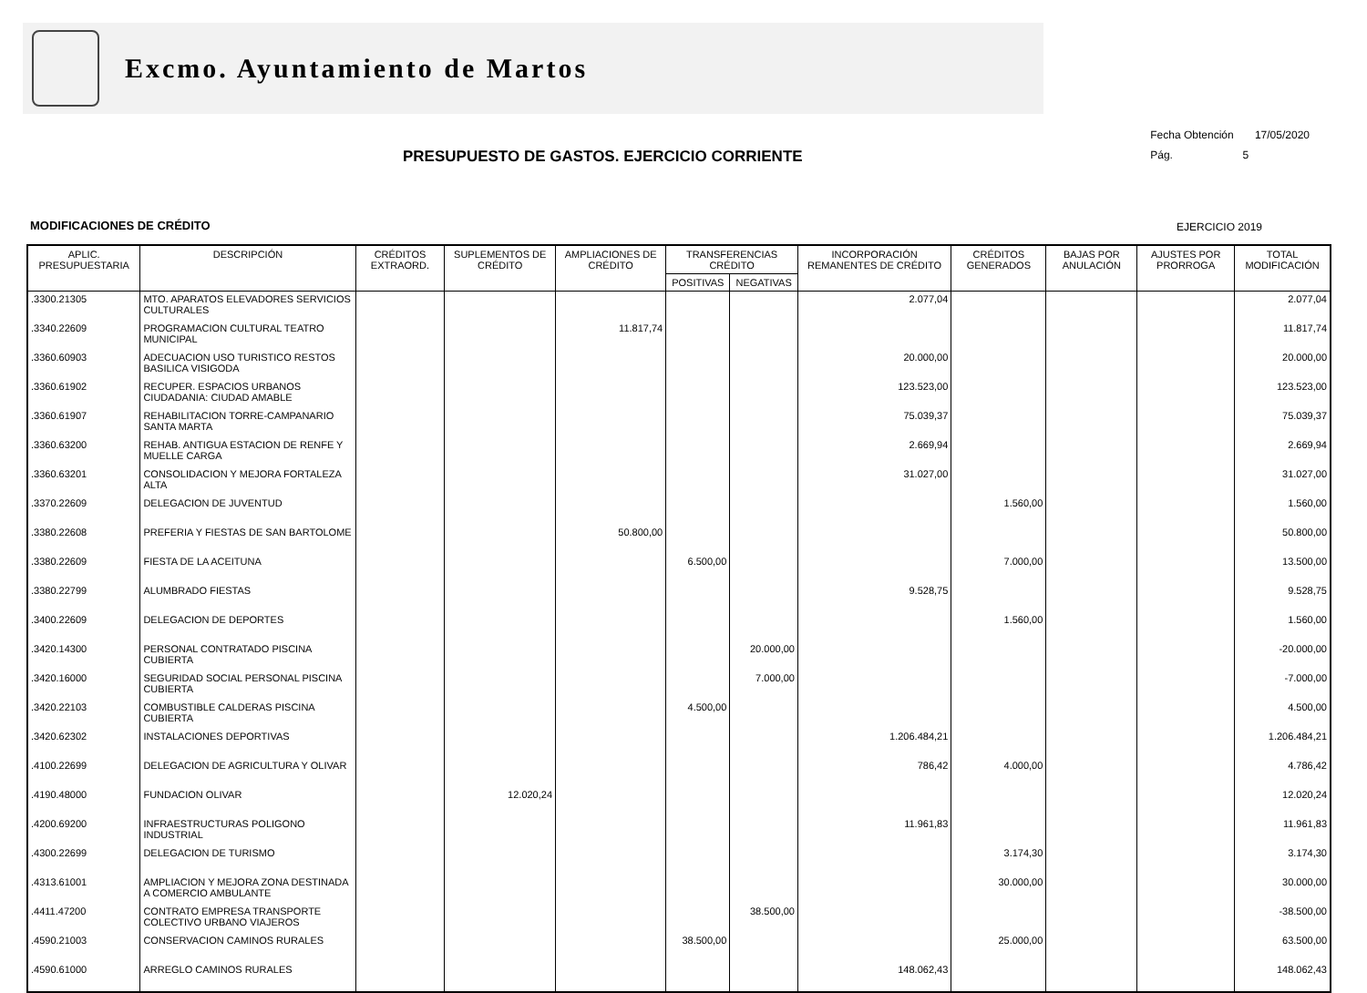Excmo. Ayuntamiento de Martos
Fecha Obtención 17/05/2020
Pág. 5
PRESUPUESTO DE GASTOS. EJERCICIO CORRIENTE
MODIFICACIONES DE CRÉDITO EJERCICIO 2019
| APLIC. PRESUPUESTARIA | DESCRIPCIÓN | CRÉDITOS EXTRAORD. | SUPLEMENTOS DE CRÉDITO | AMPLIACIONES DE CRÉDITO | TRANSFERENCIAS CRÉDITO | | INCORPORACIÓN REMANENTES DE CRÉDITO | CRÉDITOS GENERADOS | BAJAS POR ANULACIÓN | AJUSTES POR PRORROGA | TOTAL MODIFICACIÓN |
| --- | --- | --- | --- | --- | --- | --- | --- | --- | --- | --- | --- |
| | | | | | POSITIVAS | NEGATIVAS | | | | | |
| .3300.21305 | MTO. APARATOS ELEVADORES SERVICIOS CULTURALES | | | | | | 2.077,04 | | | | 2.077,04 |
| .3340.22609 | PROGRAMACION CULTURAL TEATRO MUNICIPAL | | | 11.817,74 | | | | | | | 11.817,74 |
| .3360.60903 | ADECUACION USO TURISTICO RESTOS BASILICA VISIGODA | | | | | | 20.000,00 | | | | 20.000,00 |
| .3360.61902 | RECUPER. ESPACIOS URBANOS CIUDADANIA: CIUDAD AMABLE | | | | | | 123.523,00 | | | | 123.523,00 |
| .3360.61907 | REHABILITACION TORRE-CAMPANARIO SANTA MARTA | | | | | | 75.039,37 | | | | 75.039,37 |
| .3360.63200 | REHAB. ANTIGUA ESTACION DE RENFE Y MUELLE CARGA | | | | | | 2.669,94 | | | | 2.669,94 |
| .3360.63201 | CONSOLIDACION Y MEJORA FORTALEZA ALTA | | | | | | 31.027,00 | | | | 31.027,00 |
| .3370.22609 | DELEGACION DE JUVENTUD | | | | | | | 1.560,00 | | | 1.560,00 |
| .3380.22608 | PREFERIA Y FIESTAS DE SAN BARTOLOME | | | 50.800,00 | | | | | | | 50.800,00 |
| .3380.22609 | FIESTA DE LA ACEITUNA | | | | 6.500,00 | | | 7.000,00 | | | 13.500,00 |
| .3380.22799 | ALUMBRADO FIESTAS | | | | | | 9.528,75 | | | | 9.528,75 |
| .3400.22609 | DELEGACION DE DEPORTES | | | | | | | 1.560,00 | | | 1.560,00 |
| .3420.14300 | PERSONAL CONTRATADO PISCINA CUBIERTA | | | | | 20.000,00 | | | | | -20.000,00 |
| .3420.16000 | SEGURIDAD SOCIAL PERSONAL PISCINA CUBIERTA | | | | | 7.000,00 | | | | | -7.000,00 |
| .3420.22103 | COMBUSTIBLE CALDERAS PISCINA CUBIERTA | | | | 4.500,00 | | | | | | 4.500,00 |
| .3420.62302 | INSTALACIONES DEPORTIVAS | | | | | | 1.206.484,21 | | | | 1.206.484,21 |
| .4100.22699 | DELEGACION DE AGRICULTURA Y OLIVAR | | | | | | 786,42 | 4.000,00 | | | 4.786,42 |
| .4190.48000 | FUNDACION OLIVAR | | 12.020,24 | | | | | | | | 12.020,24 |
| .4200.69200 | INFRAESTRUCTURAS POLIGONO INDUSTRIAL | | | | | | 11.961,83 | | | | 11.961,83 |
| .4300.22699 | DELEGACION DE TURISMO | | | | | | | 3.174,30 | | | 3.174,30 |
| .4313.61001 | AMPLIACION Y MEJORA ZONA DESTINADA A COMERCIO AMBULANTE | | | | | | | 30.000,00 | | | 30.000,00 |
| .4411.47200 | CONTRATO EMPRESA TRANSPORTE COLECTIVO URBANO VIAJEROS | | | | | 38.500,00 | | | | | -38.500,00 |
| .4590.21003 | CONSERVACION CAMINOS RURALES | | | | 38.500,00 | | | 25.000,00 | | | 63.500,00 |
| .4590.61000 | ARREGLO CAMINOS RURALES | | | | | | 148.062,43 | | | | 148.062,43 |